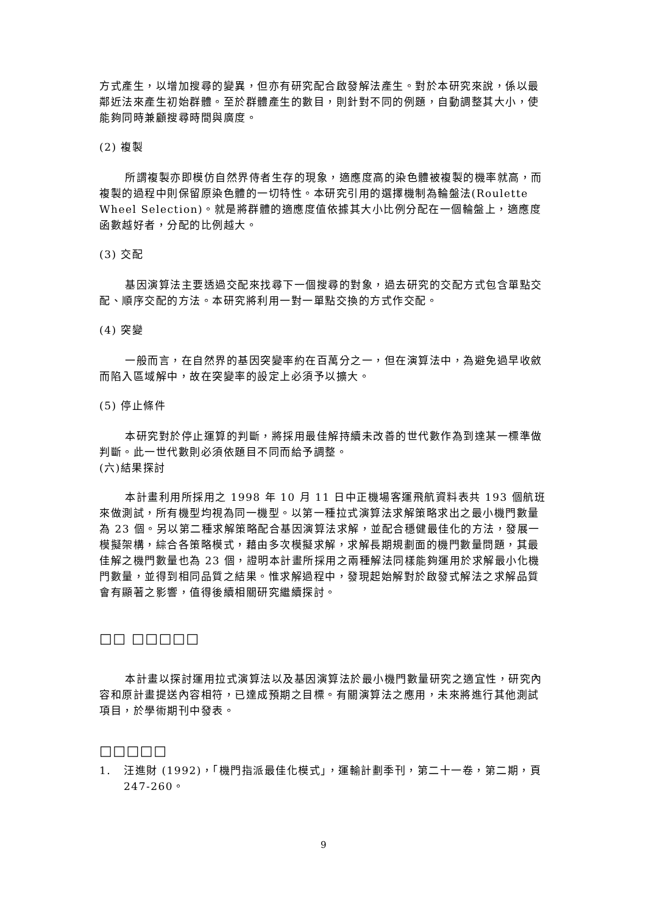方式產生，以增加搜尋的變異，但亦有研究配合啟發解法產生。對於本研究來說，係以最鄰近法來產生初始群體。至於群體產生的數目，則針對不同的例題，自動調整其大小，使能夠同時兼顧搜尋時間與廣度。
(2) 複製
所謂複製亦即模仿自然界侍者生存的現象，適應度高的染色體被複製的機率就高，而複製的過程中則保留原染色體的一切特性。本研究引用的選擇機制為輪盤法(Roulette Wheel Selection)。就是將群體的適應度值依據其大小比例分配在一個輪盤上，適應度函數越好者，分配的比例越大。
(3) 交配
基因演算法主要透過交配來找尋下一個搜尋的對象，過去研究的交配方式包含單點交配、順序交配的方法。本研究將利用一對一單點交換的方式作交配。
(4) 突變
一般而言，在自然界的基因突變率約在百萬分之一，但在演算法中，為避免過早收斂而陷入區域解中，故在突變率的設定上必須予以擴大。
(5) 停止條件
本研究對於停止運算的判斷，將採用最佳解持續未改善的世代數作為到達某一標準做判斷。此一世代數則必須依題目不同而給予調整。
(六)結果探討
本計畫利用所採用之 1998 年 10 月 11 日中正機場客運飛航資料表共 193 個航班來做測試，所有機型均視為同一機型。以第一種拉式演算法求解策略求出之最小機門數量為 23 個。另以第二種求解策略配合基因演算法求解，並配合穩健最佳化的方法，發展一模擬架構，綜合各策略模式，藉由多次模擬求解，求解長期規劃面的機門數量問題，其最佳解之機門數量也為 23 個，證明本計畫所採用之兩種解法同樣能夠運用於求解最小化機門數量，並得到相同品質之結果。惟求解過程中，發現起始解對於啟發式解法之求解品質會有顯著之影響，值得後續相關研究繼續探討。
□□ □□□□□
本計畫以探討運用拉式演算法以及基因演算法於最小機門數量研究之適宜性，研究內容和原計畫提送內容相符，已達成預期之目標。有關演算法之應用，未來將進行其他測試項目，於學術期刊中發表。
□□□□□
1. 汪進財 (1992)，「機門指派最佳化模式」，運輸計劃季刊，第二十一卷，第二期，頁 247-260。
9